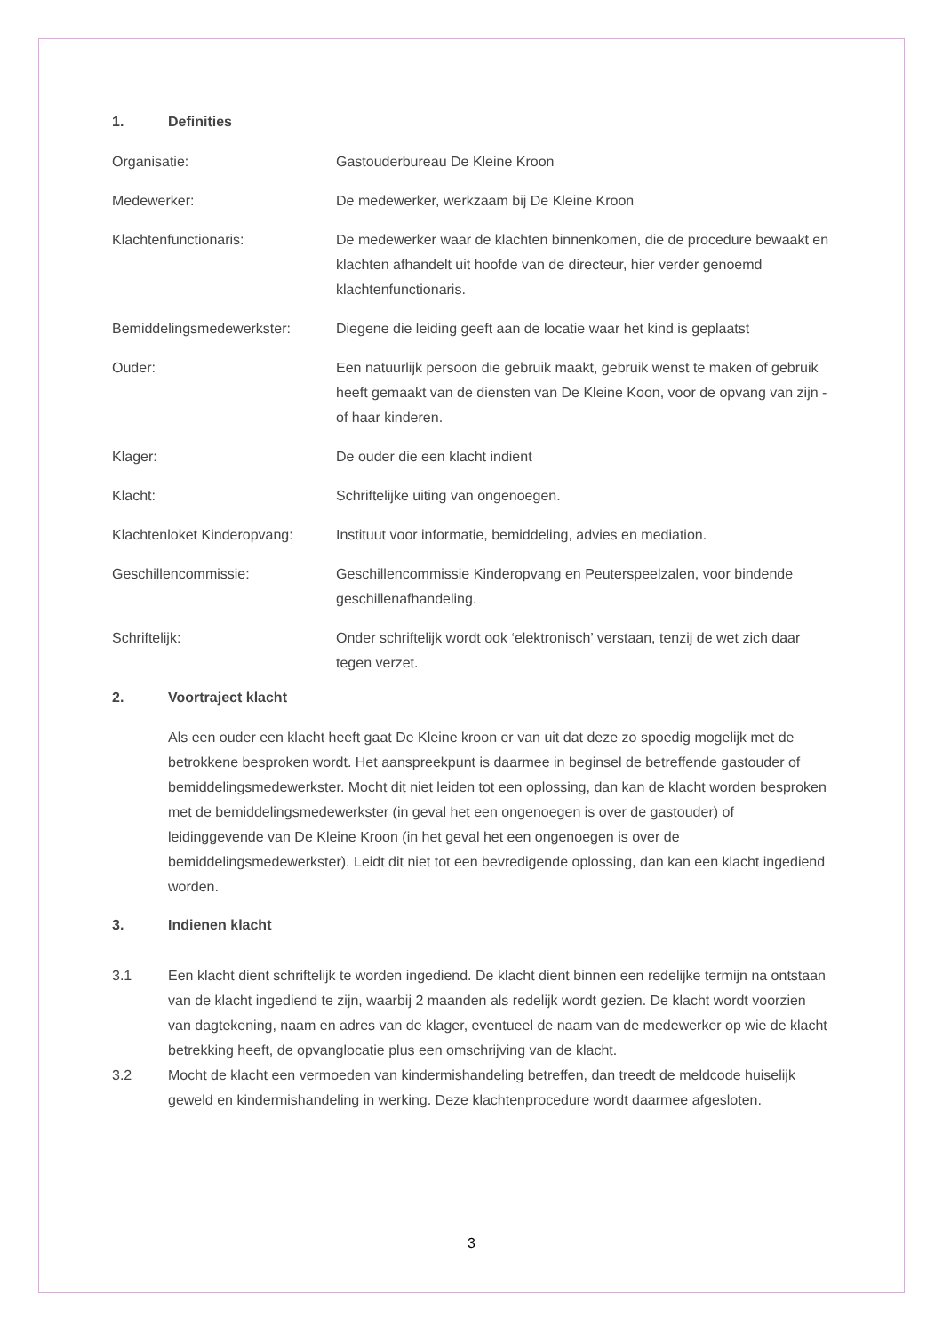1. Definities
Organisatie: Gastouderbureau De Kleine Kroon
Medewerker: De medewerker, werkzaam bij De Kleine Kroon
Klachtenfunctionaris: De medewerker waar de klachten binnenkomen, die de procedure bewaakt en klachten afhandelt uit hoofde van de directeur, hier verder genoemd klachtenfunctionaris.
Bemiddelingsmedewerkster: Diegene die leiding geeft aan de locatie waar het kind is geplaatst
Ouder: Een natuurlijk persoon die gebruik maakt, gebruik wenst te maken of gebruik heeft gemaakt van de diensten van De Kleine Koon, voor de opvang van zijn - of haar kinderen.
Klager: De ouder die een klacht indient
Klacht: Schriftelijke uiting van ongenoegen.
Klachtenloket Kinderopvang:
Instituut voor informatie, bemiddeling, advies en mediation.
Geschillencommissie: Geschillencommissie Kinderopvang en Peuterspeelzalen, voor bindende geschillenafhandeling.
Schriftelijk: Onder schriftelijk wordt ook ‘elektronisch’ verstaan, tenzij de wet zich daar tegen verzet.
2. Voortraject klacht
Als een ouder een klacht heeft gaat De Kleine kroon er van uit dat deze zo spoedig mogelijk met de betrokkene besproken wordt. Het aanspreekpunt is daarmee in beginsel de betreffende gastouder of bemiddelingsmedewerkster. Mocht dit niet leiden tot een oplossing, dan kan de klacht worden besproken met de bemiddelingsmedewerkster (in geval het een ongenoegen is over de gastouder) of leidinggevende van De Kleine Kroon (in het geval het een ongenoegen is over de bemiddelingsmedewerkster). Leidt dit niet tot een bevredigende oplossing, dan kan een klacht ingediend worden.
3. Indienen klacht
3.1 Een klacht dient schriftelijk te worden ingediend. De klacht dient binnen een redelijke termijn na ontstaan van de klacht ingediend te zijn, waarbij 2 maanden als redelijk wordt gezien. De klacht wordt voorzien van dagtekening, naam en adres van de klager, eventueel de naam van de medewerker op wie de klacht betrekking heeft, de opvanglocatie plus een omschrijving van de klacht.
3.2 Mocht de klacht een vermoeden van kindermishandeling betreffen, dan treedt de meldcode huiselijk geweld en kindermishandeling in werking. Deze klachtenprocedure wordt daarmee afgesloten.
3